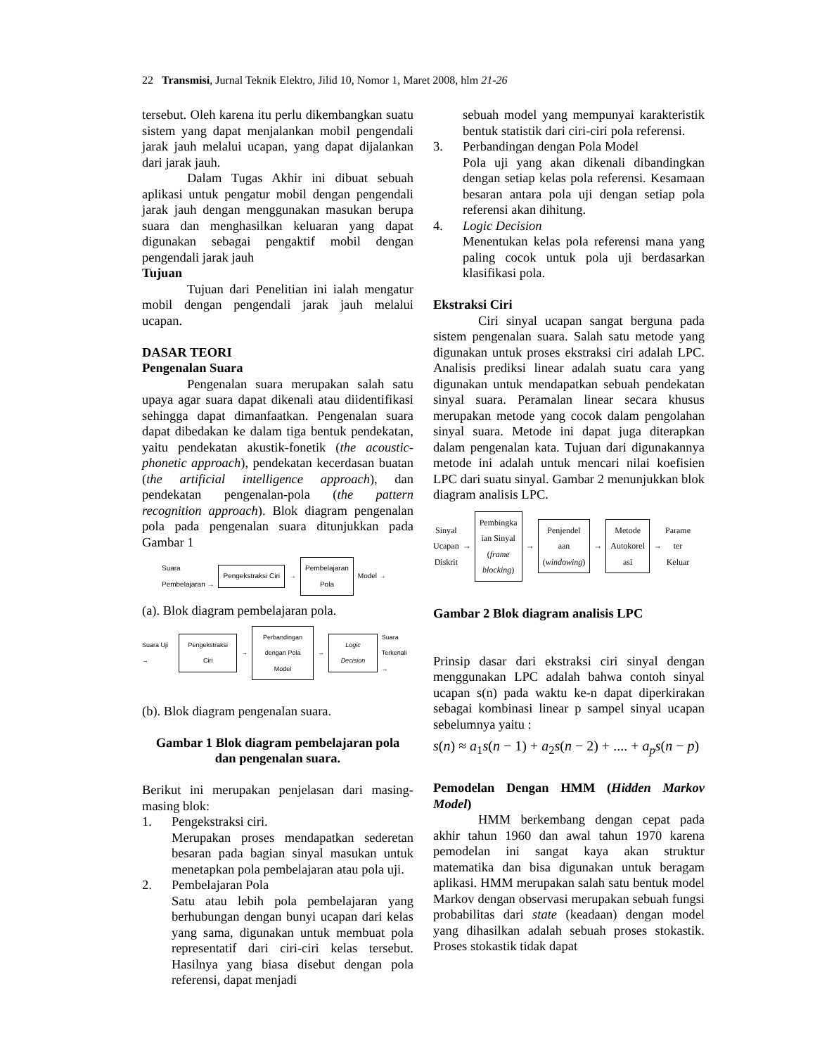22 Transmisi, Jurnal Teknik Elektro, Jilid 10, Nomor 1, Maret 2008, hlm 21-26
tersebut. Oleh karena itu perlu dikembangkan suatu sistem yang dapat menjalankan mobil pengendali jarak jauh melalui ucapan, yang dapat dijalankan dari jarak jauh.
Dalam Tugas Akhir ini dibuat sebuah aplikasi untuk pengatur mobil dengan pengendali jarak jauh dengan menggunakan masukan berupa suara dan menghasilkan keluaran yang dapat digunakan sebagai pengaktif mobil dengan pengendali jarak jauh
Tujuan
Tujuan dari Penelitian ini ialah mengatur mobil dengan pengendali jarak jauh melalui ucapan.
DASAR TEORI
Pengenalan Suara
Pengenalan suara merupakan salah satu upaya agar suara dapat dikenali atau diidentifikasi sehingga dapat dimanfaatkan. Pengenalan suara dapat dibedakan ke dalam tiga bentuk pendekatan, yaitu pendekatan akustik-fonetik (the acoustic-phonetic approach), pendekatan kecerdasan buatan (the artificial intelligence approach), dan pendekatan pengenalan-pola (the pattern recognition approach). Blok diagram pengenalan pola pada pengenalan suara ditunjukkan pada Gambar 1
Suara
Pembelajaran → Pengekstraksi Ciri → Pembelajaran
Pola Model →
(a). Blok diagram pembelajaran pola.
Suara Uji → Pengekstraksi Ciri → Perbandingan
dengan Pola Model → Logic Decision Suara
Terkenali →
(b). Blok diagram pengenalan suara.
Gambar 1 Blok diagram pembelajaran pola
dan pengenalan suara.
Berikut ini merupakan penjelasan dari masing-masing blok:
1. Pengekstraksi ciri.
Merupakan proses mendapatkan sederetan besaran pada bagian sinyal masukan untuk menetapkan pola pembelajaran atau pola uji.
2. Pembelajaran Pola
Satu atau lebih pola pembelajaran yang berhubungan dengan bunyi ucapan dari kelas yang sama, digunakan untuk membuat pola representatif dari ciri-ciri kelas tersebut. Hasilnya yang biasa disebut dengan pola referensi, dapat menjadi
sebuah model yang mempunyai karakteristik bentuk statistik dari ciri-ciri pola referensi.
3. Perbandingan dengan Pola Model
Pola uji yang akan dikenali dibandingkan dengan setiap kelas pola referensi. Kesamaan besaran antara pola uji dengan setiap pola referensi akan dihitung.
4. Logic Decision
Menentukan kelas pola referensi mana yang paling cocok untuk pola uji berdasarkan klasifikasi pola.
Ekstraksi Ciri
Ciri sinyal ucapan sangat berguna pada sistem pengenalan suara. Salah satu metode yang digunakan untuk proses ekstraksi ciri adalah LPC. Analisis prediksi linear adalah suatu cara yang digunakan untuk mendapatkan sebuah pendekatan sinyal suara. Peramalan linear secara khusus merupakan metode yang cocok dalam pengolahan sinyal suara. Metode ini dapat juga diterapkan dalam pengenalan kata. Tujuan dari digunakannya metode ini adalah untuk mencari nilai koefisien LPC dari suatu sinyal. Gambar 2 menunjukkan blok diagram analisis LPC.
Sinyal
Ucapan
Diskrit → Pembingka
ian Sinyal
(frame
blocking) → Penjendel
aan
(windowing) → Metode
Autokorel
asi → Parame
ter
Keluar
Gambar 2 Blok diagram analisis LPC
Prinsip dasar dari ekstraksi ciri sinyal dengan menggunakan LPC adalah bahwa contoh sinyal ucapan s(n) pada waktu ke-n dapat diperkirakan sebagai kombinasi linear p sampel sinyal ucapan sebelumnya yaitu :
s(n) ≈ a<sub>1</sub>s(n − 1) + a<sub>2</sub>s(n − 2) + .... + a<sub>p</sub>s(n − p)
Pemodelan Dengan HMM (Hidden Markov Model)
HMM berkembang dengan cepat pada akhir tahun 1960 dan awal tahun 1970 karena pemodelan ini sangat kaya akan struktur matematika dan bisa digunakan untuk beragam aplikasi. HMM merupakan salah satu bentuk model Markov dengan observasi merupakan sebuah fungsi probabilitas dari state (keadaan) dengan model yang dihasilkan adalah sebuah proses stokastik. Proses stokastik tidak dapat